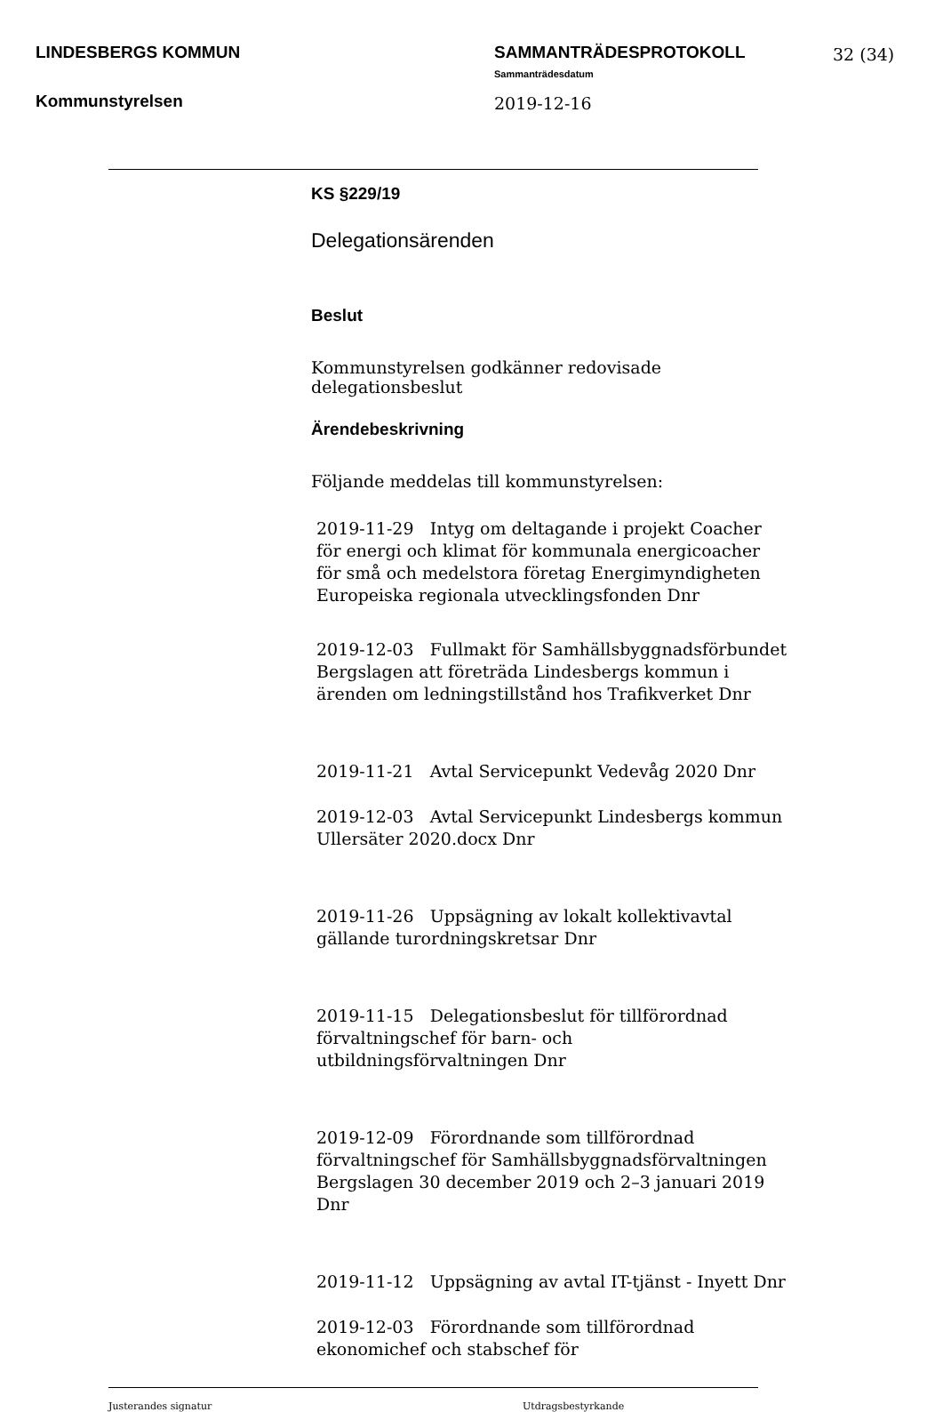LINDESBERGS KOMMUN
Kommunstyrelsen
SAMMANTRÄDESPROTOKOLL
Sammanträdesdatum
2019-12-16
32 (34)
KS §229/19
Delegationsärenden
Beslut
Kommunstyrelsen godkänner redovisade delegationsbeslut
Ärendebeskrivning
Följande meddelas till kommunstyrelsen:
2019-11-29 Intyg om deltagande i projekt Coacher för energi och klimat för kommunala energicoacher för små och medelstora företag Energimyndigheten Europeiska regionala utvecklingsfonden Dnr
2019-12-03 Fullmakt för Samhällsbyggnadsförbundet Bergslagen att företräda Lindesbergs kommun i ärenden om ledningstillstånd hos Trafikverket Dnr
2019-11-21 Avtal Servicepunkt Vedevåg 2020 Dnr
2019-12-03 Avtal Servicepunkt Lindesbergs kommun Ullersäter 2020.docx Dnr
2019-11-26 Uppsägning av lokalt kollektivavtal gällande turordningskretsar Dnr
2019-11-15 Delegationsbeslut för tillförordnad förvaltningschef för barn- och utbildningsförvaltningen Dnr
2019-12-09 Förordnande som tillförordnad förvaltningschef för Samhällsbyggnadsförvaltningen Bergslagen 30 december 2019 och 2–3 januari 2019 Dnr
2019-11-12 Uppsägning av avtal IT-tjänst - Inyett Dnr
2019-12-03 Förordnande som tillförordnad ekonomichef och stabschef för
Justerandes signatur Utdragsbestyrkande